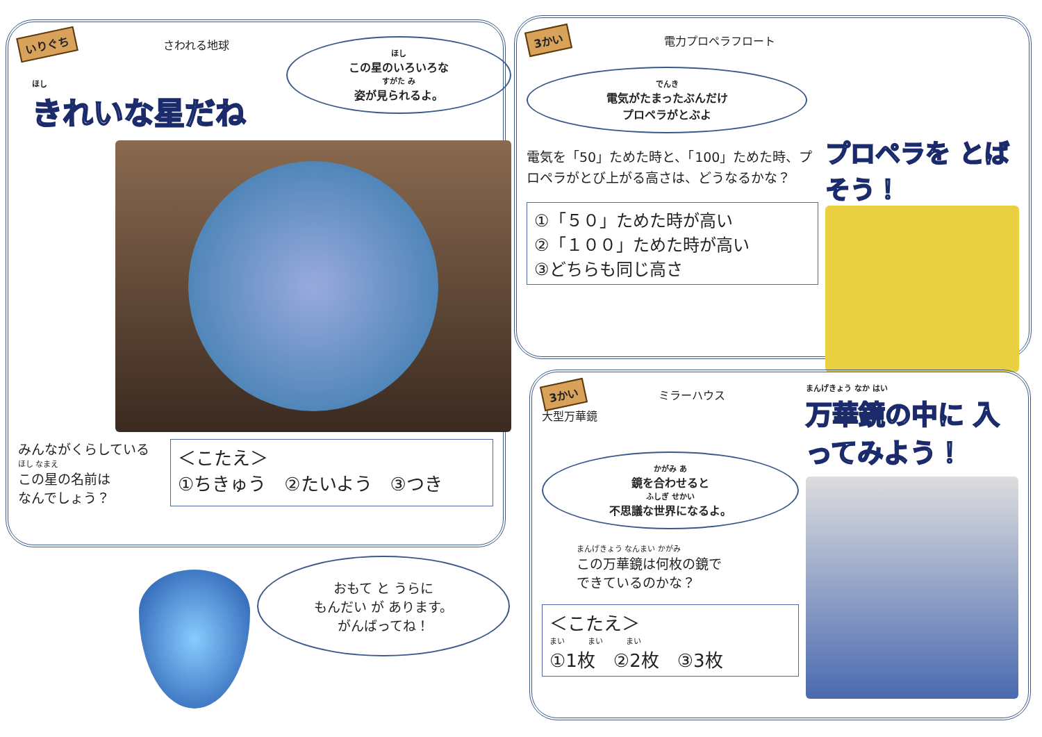いりぐち さわれる地球
ほし
この星のいろいろな
すがた み
姿が見られるよ。
ほし
きれいな星だね
みんながくらしている
ほし なまえ
この星の名前は
なんでしょう？
＜こたえ＞
①ちきゅう　②たいよう　③つき
おもて と うらに
もんだい が あります。
がんばってね！
3かい 電力プロペラフロート
でんき
電気がたまったぶんだけ
プロペラがとぶよ
電気を「50」ためた時と、「100」ためた時、プロペラがとび上がる高さは、どうなるかな？
①「５０」ためた時が高い
②「１００」ためた時が高い
③どちらも同じ高さ
プロペラを とばそう！
3かい ミラーハウス
大型万華鏡
かがみ あ
鏡を合わせると
ふしぎ せかい
不思議な世界になるよ。
まんげきょう なんまい かがみ
この万華鏡は何枚の鏡で
できているのかな？
＜こたえ＞
まい　　　まい　　　まい
①1枚　②2枚　③3枚
まんげきょう なか はい
万華鏡の中に 入ってみよう！